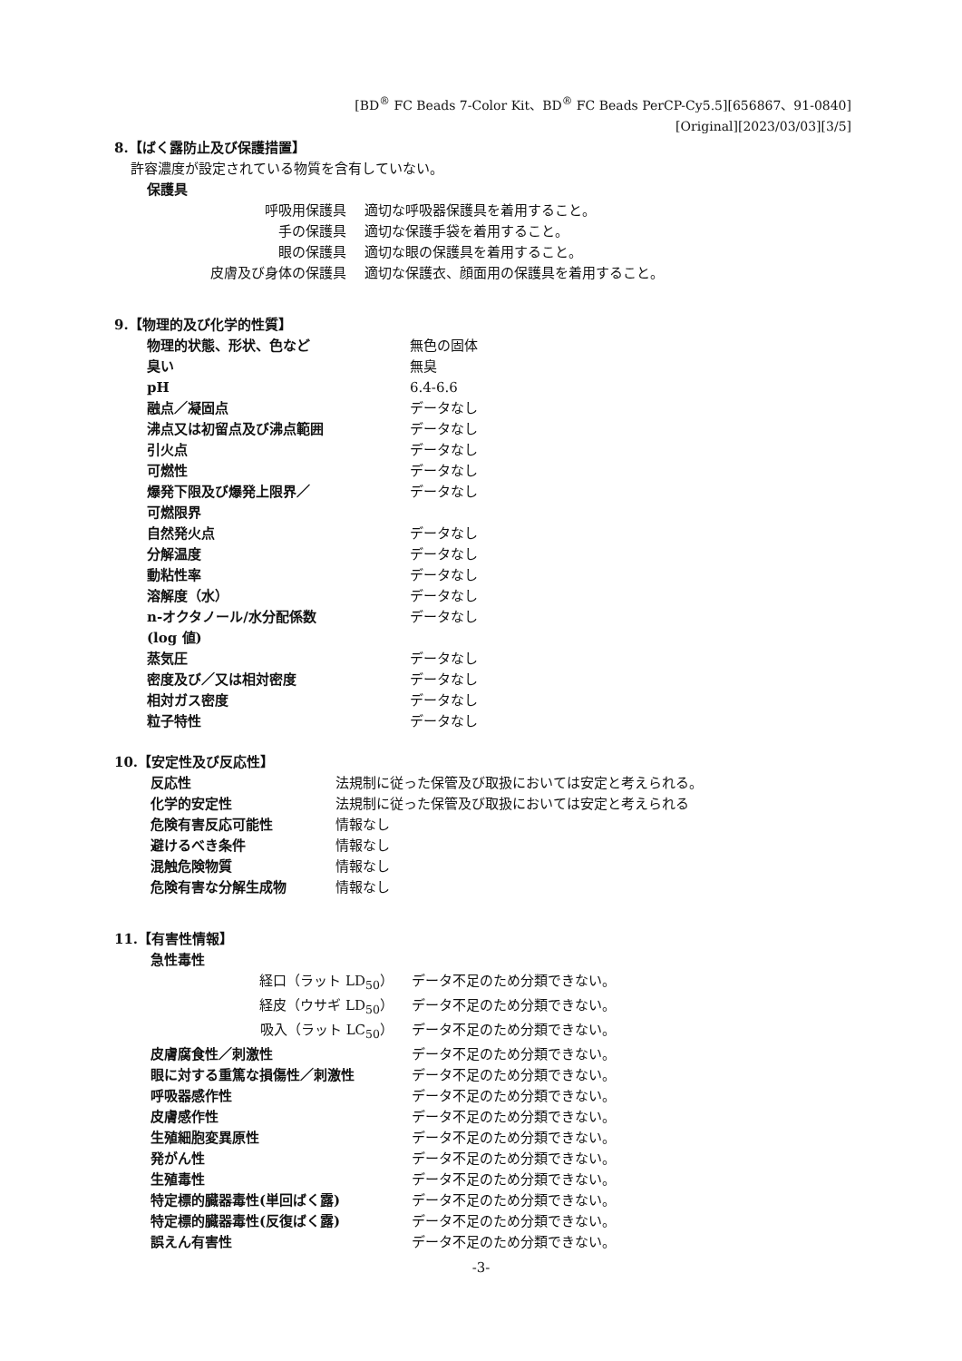[BD<sup>®</sup> FC Beads 7-Color Kit、BD<sup>®</sup> FC Beads PerCP-Cy5.5][656867、91-0840]
[Original][2023/03/03][3/5]
8.【ばく露防止及び保護措置】
許容濃度が設定されている物質を含有していない。
保護具
| 呼吸用保護具 | 適切な呼吸器保護具を着用すること。 |
| 手の保護具 | 適切な保護手袋を着用すること。 |
| 眼の保護具 | 適切な眼の保護具を着用すること。 |
| 皮膚及び身体の保護具 | 適切な保護衣、顔面用の保護具を着用すること。 |
9.【物理的及び化学的性質】
| 物理的状態、形状、色など | 無色の固体 |
| 臭い | 無臭 |
| pH | 6.4-6.6 |
| 融点／凝固点 | データなし |
| 沸点又は初留点及び沸点範囲 | データなし |
| 引火点 | データなし |
| 可燃性 | データなし |
| 爆発下限及び爆発上限界／ 可燃限界 | データなし |
| 自然発火点 | データなし |
| 分解温度 | データなし |
| 動粘性率 | データなし |
| 溶解度（水） | データなし |
| n-オクタノール/水分配係数 (log 値) | データなし |
| 蒸気圧 | データなし |
| 密度及び／又は相対密度 | データなし |
| 相対ガス密度 | データなし |
| 粒子特性 | データなし |
10.【安定性及び反応性】
| 反応性 | 法規制に従った保管及び取扱においては安定と考えられる。 |
| 化学的安定性 | 法規制に従った保管及び取扱においては安定と考えられる |
| 危険有害反応可能性 | 情報なし |
| 避けるべき条件 | 情報なし |
| 混触危険物質 | 情報なし |
| 危険有害な分解生成物 | 情報なし |
11.【有害性情報】
急性毒性
| 経口（ラット LD<sub>50</sub>） | データ不足のため分類できない。 |
| 経皮（ウサギ LD<sub>50</sub>） | データ不足のため分類できない。 |
| 吸入（ラット LC<sub>50</sub>） | データ不足のため分類できない。 |
| 皮膚腐食性／刺激性 | データ不足のため分類できない。 |
| 眼に対する重篤な損傷性／刺激性 | データ不足のため分類できない。 |
| 呼吸器感作性 | データ不足のため分類できない。 |
| 皮膚感作性 | データ不足のため分類できない。 |
| 生殖細胞変異原性 | データ不足のため分類できない。 |
| 発がん性 | データ不足のため分類できない。 |
| 生殖毒性 | データ不足のため分類できない。 |
| 特定標的臓器毒性(単回ばく露) | データ不足のため分類できない。 |
| 特定標的臓器毒性(反復ばく露) | データ不足のため分類できない。 |
| 誤えん有害性 | データ不足のため分類できない。 |
-3-